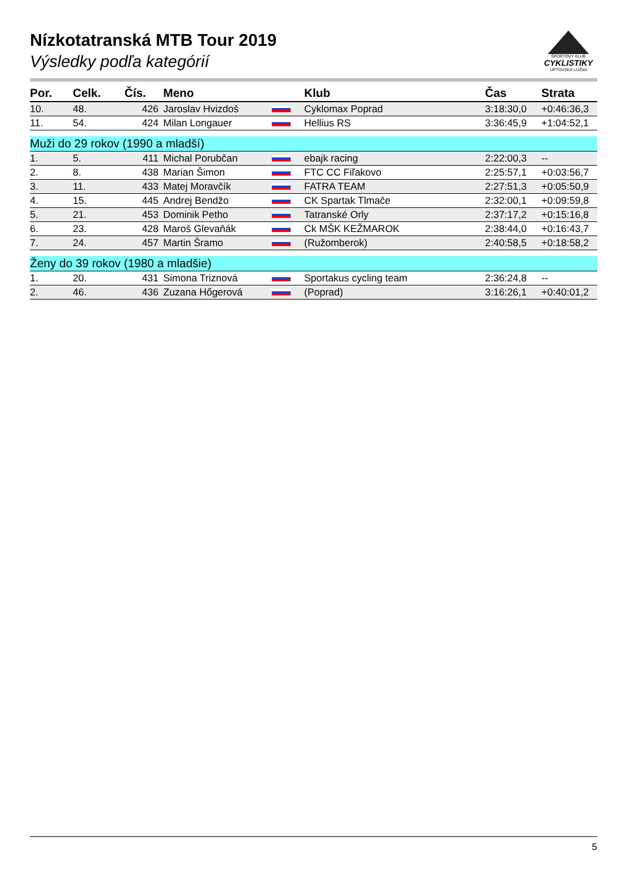Nízkotatranská MTB Tour 2019
Výsledky podľa kategórií
ŠPORTOVÝ KLUB
CYKLISTIKY
LIPTOVSKÁ LÚŽNA
| Por. | Celk. | Čís. | Meno | | Klub | Čas | Strata |
| --- | --- | --- | --- | --- | --- | --- | --- |
| 10. | 48. | 426 | Jaroslav Hvizdoš | | Cyklomax Poprad | 3:18:30,0 | +0:46:36,3 |
| 11. | 54. | 424 | Milan Longauer | | Hellius RS | 3:36:45,9 | +1:04:52,1 |
| Muži do 29 rokov (1990 a mladší) | | | | | | | |
| 1. | 5. | 411 | Michal Porubčan | | ebajk racing | 2:22:00,3 | -- |
| 2. | 8. | 438 | Marian Šimon | | FTC CC Fiľakovo | 2:25:57,1 | +0:03:56,7 |
| 3. | 11. | 433 | Matej Moravčík | | FATRA TEAM | 2:27:51,3 | +0:05:50,9 |
| 4. | 15. | 445 | Andrej Bendžo | | CK Spartak Tlmače | 2:32:00,1 | +0:09:59,8 |
| 5. | 21. | 453 | Dominik Petho | | Tatranské Orly | 2:37:17,2 | +0:15:16,8 |
| 6. | 23. | 428 | Maroš Glevaňák | | Ck MŠK KEŽMAROK | 2:38:44,0 | +0:16:43,7 |
| 7. | 24. | 457 | Martin Šramo | | (Ružomberok) | 2:40:58,5 | +0:18:58,2 |
| Ženy do 39 rokov (1980 a mladšie) | | | | | | | |
| 1. | 20. | 431 | Simona Triznová | | Sportakus cycling team | 2:36:24,8 | -- |
| 2. | 46. | 436 | Zuzana Hőgerová | | (Poprad) | 3:16:26,1 | +0:40:01,2 |
5